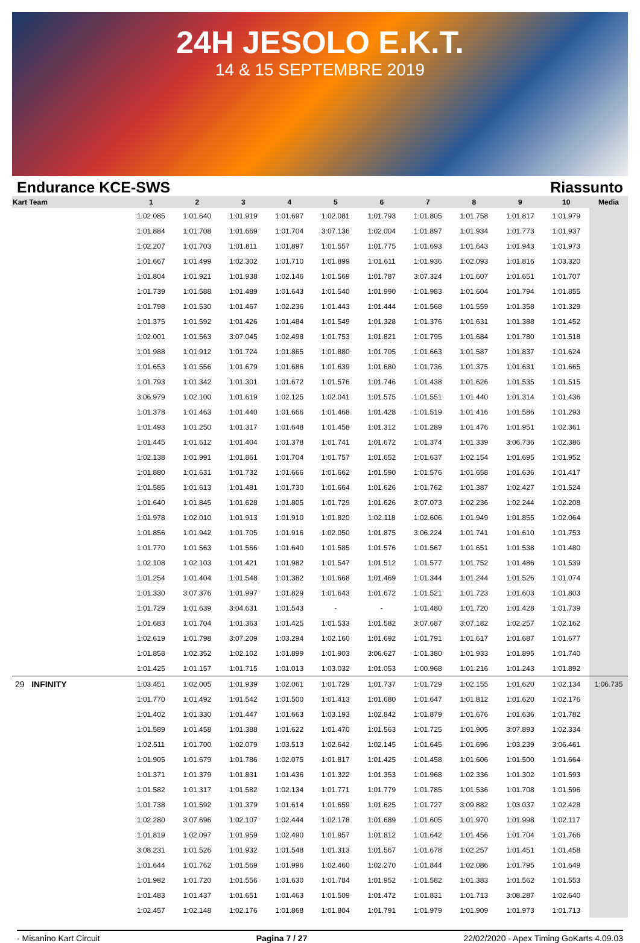24H JESOLO E.K.T.
14 & 15 SEPTEMBRE 2019
Endurance KCE-SWS Riassunto
| Kart Team | 1 | 2 | 3 | 4 | 5 | 6 | 7 | 8 | 9 | 10 | Media |
| --- | --- | --- | --- | --- | --- | --- | --- | --- | --- | --- | --- |
| | 1:02.085 | 1:01.640 | 1:01.919 | 1:01.697 | 1:02.081 | 1:01.793 | 1:01.805 | 1:01.758 | 1:01.817 | 1:01.979 | |
| | 1:01.884 | 1:01.708 | 1:01.669 | 1:01.704 | 3:07.136 | 1:02.004 | 1:01.897 | 1:01.934 | 1:01.773 | 1:01.937 | |
| | 1:02.207 | 1:01.703 | 1:01.811 | 1:01.897 | 1:01.557 | 1:01.775 | 1:01.693 | 1:01.643 | 1:01.943 | 1:01.973 | |
| | 1:01.667 | 1:01.499 | 1:02.302 | 1:01.710 | 1:01.899 | 1:01.611 | 1:01.936 | 1:02.093 | 1:01.816 | 1:03.320 | |
| | 1:01.804 | 1:01.921 | 1:01.938 | 1:02.146 | 1:01.569 | 1:01.787 | 3:07.324 | 1:01.607 | 1:01.651 | 1:01.707 | |
| | 1:01.739 | 1:01.588 | 1:01.489 | 1:01.643 | 1:01.540 | 1:01.990 | 1:01.983 | 1:01.604 | 1:01.794 | 1:01.855 | |
| | 1:01.798 | 1:01.530 | 1:01.467 | 1:02.236 | 1:01.443 | 1:01.444 | 1:01.568 | 1:01.559 | 1:01.358 | 1:01.329 | |
| | 1:01.375 | 1:01.592 | 1:01.426 | 1:01.484 | 1:01.549 | 1:01.328 | 1:01.376 | 1:01.631 | 1:01.388 | 1:01.452 | |
| | 1:02.001 | 1:01.563 | 3:07.045 | 1:02.498 | 1:01.753 | 1:01.821 | 1:01.795 | 1:01.684 | 1:01.780 | 1:01.518 | |
| | 1:01.988 | 1:01.912 | 1:01.724 | 1:01.865 | 1:01.880 | 1:01.705 | 1:01.663 | 1:01.587 | 1:01.837 | 1:01.624 | |
| | 1:01.653 | 1:01.556 | 1:01.679 | 1:01.686 | 1:01.639 | 1:01.680 | 1:01.736 | 1:01.375 | 1:01.631 | 1:01.665 | |
| | 1:01.793 | 1:01.342 | 1:01.301 | 1:01.672 | 1:01.576 | 1:01.746 | 1:01.438 | 1:01.626 | 1:01.535 | 1:01.515 | |
| | 3:06.979 | 1:02.100 | 1:01.619 | 1:02.125 | 1:02.041 | 1:01.575 | 1:01.551 | 1:01.440 | 1:01.314 | 1:01.436 | |
| | 1:01.378 | 1:01.463 | 1:01.440 | 1:01.666 | 1:01.468 | 1:01.428 | 1:01.519 | 1:01.416 | 1:01.586 | 1:01.293 | |
| | 1:01.493 | 1:01.250 | 1:01.317 | 1:01.648 | 1:01.458 | 1:01.312 | 1:01.289 | 1:01.476 | 1:01.951 | 1:02.361 | |
| | 1:01.445 | 1:01.612 | 1:01.404 | 1:01.378 | 1:01.741 | 1:01.672 | 1:01.374 | 1:01.339 | 3:06.736 | 1:02.386 | |
| | 1:02.138 | 1:01.991 | 1:01.861 | 1:01.704 | 1:01.757 | 1:01.652 | 1:01.637 | 1:02.154 | 1:01.695 | 1:01.952 | |
| | 1:01.880 | 1:01.631 | 1:01.732 | 1:01.666 | 1:01.662 | 1:01.590 | 1:01.576 | 1:01.658 | 1:01.636 | 1:01.417 | |
| | 1:01.585 | 1:01.613 | 1:01.481 | 1:01.730 | 1:01.664 | 1:01.626 | 1:01.762 | 1:01.387 | 1:02.427 | 1:01.524 | |
| | 1:01.640 | 1:01.845 | 1:01.628 | 1:01.805 | 1:01.729 | 1:01.626 | 3:07.073 | 1:02.236 | 1:02.244 | 1:02.208 | |
| | 1:01.978 | 1:02.010 | 1:01.913 | 1:01.910 | 1:01.820 | 1:02.118 | 1:02.606 | 1:01.949 | 1:01.855 | 1:02.064 | |
| | 1:01.856 | 1:01.942 | 1:01.705 | 1:01.916 | 1:02.050 | 1:01.875 | 3:06.224 | 1:01.741 | 1:01.610 | 1:01.753 | |
| | 1:01.770 | 1:01.563 | 1:01.566 | 1:01.640 | 1:01.585 | 1:01.576 | 1:01.567 | 1:01.651 | 1:01.538 | 1:01.480 | |
| | 1:02.108 | 1:02.103 | 1:01.421 | 1:01.982 | 1:01.547 | 1:01.512 | 1:01.577 | 1:01.752 | 1:01.486 | 1:01.539 | |
| | 1:01.254 | 1:01.404 | 1:01.548 | 1:01.382 | 1:01.668 | 1:01.469 | 1:01.344 | 1:01.244 | 1:01.526 | 1:01.074 | |
| | 1:01.330 | 3:07.376 | 1:01.997 | 1:01.829 | 1:01.643 | 1:01.672 | 1:01.521 | 1:01.723 | 1:01.603 | 1:01.803 | |
| | 1:01.729 | 1:01.639 | 3:04.631 | 1:01.543 | - | - | 1:01.480 | 1:01.720 | 1:01.428 | 1:01.739 | |
| | 1:01.683 | 1:01.704 | 1:01.363 | 1:01.425 | 1:01.533 | 1:01.582 | 3:07.687 | 3:07.182 | 1:02.257 | 1:02.162 | |
| | 1:02.619 | 1:01.798 | 3:07.209 | 1:03.294 | 1:02.160 | 1:01.692 | 1:01.791 | 1:01.617 | 1:01.687 | 1:01.677 | |
| | 1:01.858 | 1:02.352 | 1:02.102 | 1:01.899 | 1:01.903 | 3:06.627 | 1:01.380 | 1:01.933 | 1:01.895 | 1:01.740 | |
| | 1:01.425 | 1:01.157 | 1:01.715 | 1:01.013 | 1:03.032 | 1:01.053 | 1:00.968 | 1:01.216 | 1:01.243 | 1:01.892 | |
| 29 INFINITY | 1:03.451 | 1:02.005 | 1:01.939 | 1:02.061 | 1:01.729 | 1:01.737 | 1:01.729 | 1:02.155 | 1:01.620 | 1:02.134 | 1:06.735 |
| | 1:01.770 | 1:01.492 | 1:01.542 | 1:01.500 | 1:01.413 | 1:01.680 | 1:01.647 | 1:01.812 | 1:01.620 | 1:02.176 | |
| | 1:01.402 | 1:01.330 | 1:01.447 | 1:01.663 | 1:03.193 | 1:02.842 | 1:01.879 | 1:01.676 | 1:01.636 | 1:01.782 | |
| | 1:01.589 | 1:01.458 | 1:01.388 | 1:01.622 | 1:01.470 | 1:01.563 | 1:01.725 | 1:01.905 | 3:07.893 | 1:02.334 | |
| | 1:02.511 | 1:01.700 | 1:02.079 | 1:03.513 | 1:02.642 | 1:02.145 | 1:01.645 | 1:01.696 | 1:03.239 | 3:06.461 | |
| | 1:01.905 | 1:01.679 | 1:01.786 | 1:02.075 | 1:01.817 | 1:01.425 | 1:01.458 | 1:01.606 | 1:01.500 | 1:01.664 | |
| | 1:01.371 | 1:01.379 | 1:01.831 | 1:01.436 | 1:01.322 | 1:01.353 | 1:01.968 | 1:02.336 | 1:01.302 | 1:01.593 | |
| | 1:01.582 | 1:01.317 | 1:01.582 | 1:02.134 | 1:01.771 | 1:01.779 | 1:01.785 | 1:01.536 | 1:01.708 | 1:01.596 | |
| | 1:01.738 | 1:01.592 | 1:01.379 | 1:01.614 | 1:01.659 | 1:01.625 | 1:01.727 | 3:09.882 | 1:03.037 | 1:02.428 | |
| | 1:02.280 | 3:07.696 | 1:02.107 | 1:02.444 | 1:02.178 | 1:01.689 | 1:01.605 | 1:01.970 | 1:01.998 | 1:02.117 | |
| | 1:01.819 | 1:02.097 | 1:01.959 | 1:02.490 | 1:01.957 | 1:01.812 | 1:01.642 | 1:01.456 | 1:01.704 | 1:01.766 | |
| | 3:08.231 | 1:01.526 | 1:01.932 | 1:01.548 | 1:01.313 | 1:01.567 | 1:01.678 | 1:02.257 | 1:01.451 | 1:01.458 | |
| | 1:01.644 | 1:01.762 | 1:01.569 | 1:01.996 | 1:02.460 | 1:02.270 | 1:01.844 | 1:02.086 | 1:01.795 | 1:01.649 | |
| | 1:01.982 | 1:01.720 | 1:01.556 | 1:01.630 | 1:01.784 | 1:01.952 | 1:01.582 | 1:01.383 | 1:01.562 | 1:01.553 | |
| | 1:01.483 | 1:01.437 | 1:01.651 | 1:01.463 | 1:01.509 | 1:01.472 | 1:01.831 | 1:01.713 | 3:08.287 | 1:02.640 | |
| | 1:02.457 | 1:02.148 | 1:02.176 | 1:01.868 | 1:01.804 | 1:01.791 | 1:01.979 | 1:01.909 | 1:01.973 | 1:01.713 | |
- Misanino Kart Circuit Pagina 7 / 27 22/02/2020 - Apex Timing GoKarts 4.09.03